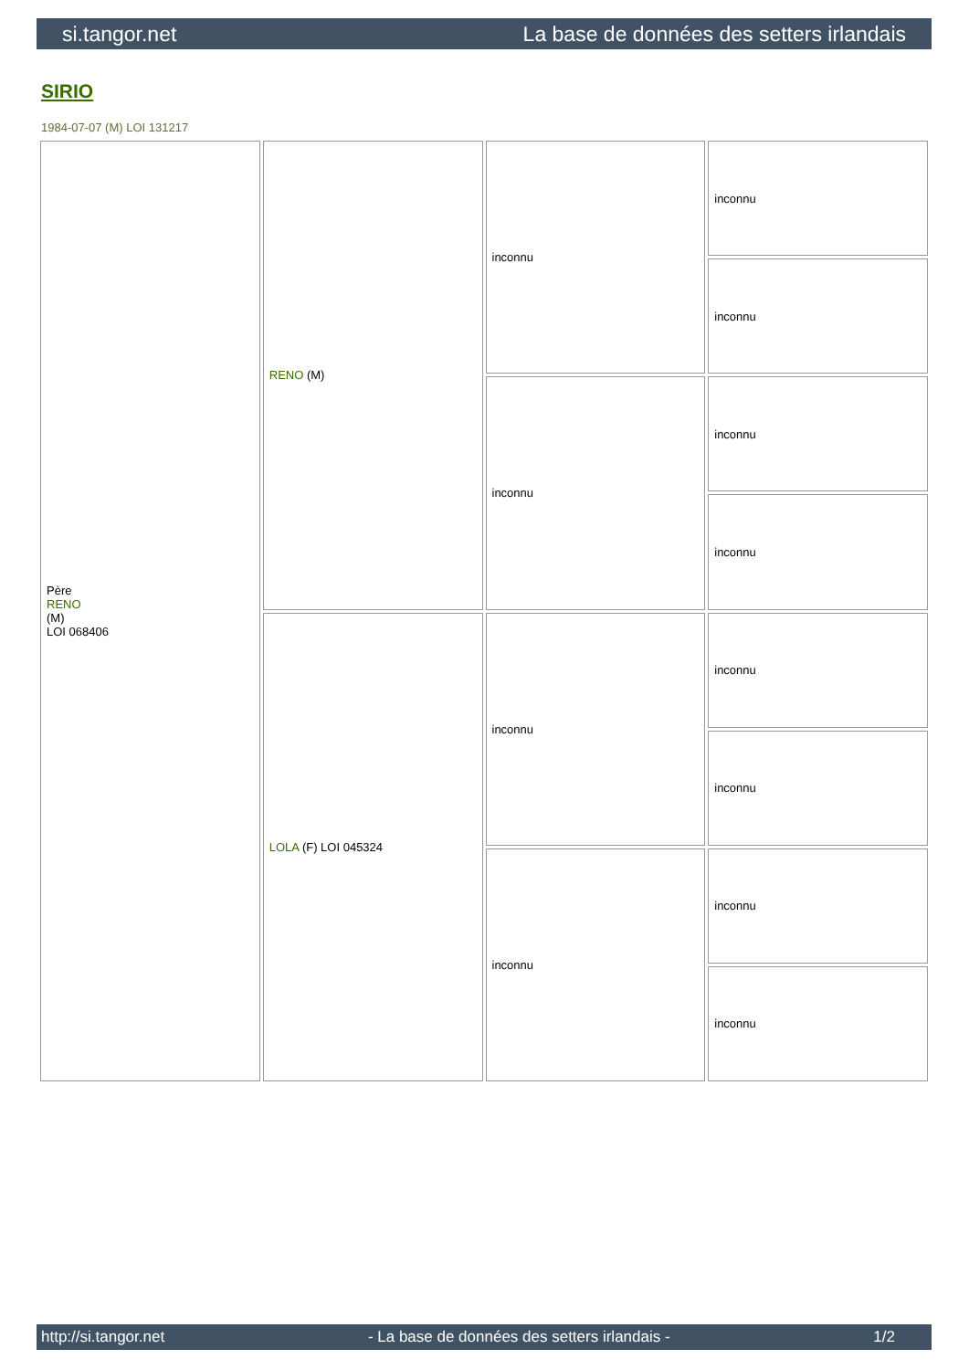si.tangor.net La base de données des setters irlandais
SIRIO
1984-07-07 (M) LOI 131217
| Père RENO (M) LOI 068406 | RENO (M) | inconnu | inconnu |
| | | | inconnu |
| | | inconnu | inconnu |
| | | | inconnu |
| | LOLA (F) LOI 045324 | inconnu | inconnu |
| | | | inconnu |
| | | inconnu | inconnu |
| | | | inconnu |
http://si.tangor.net - La base de données des setters irlandais - 1/2